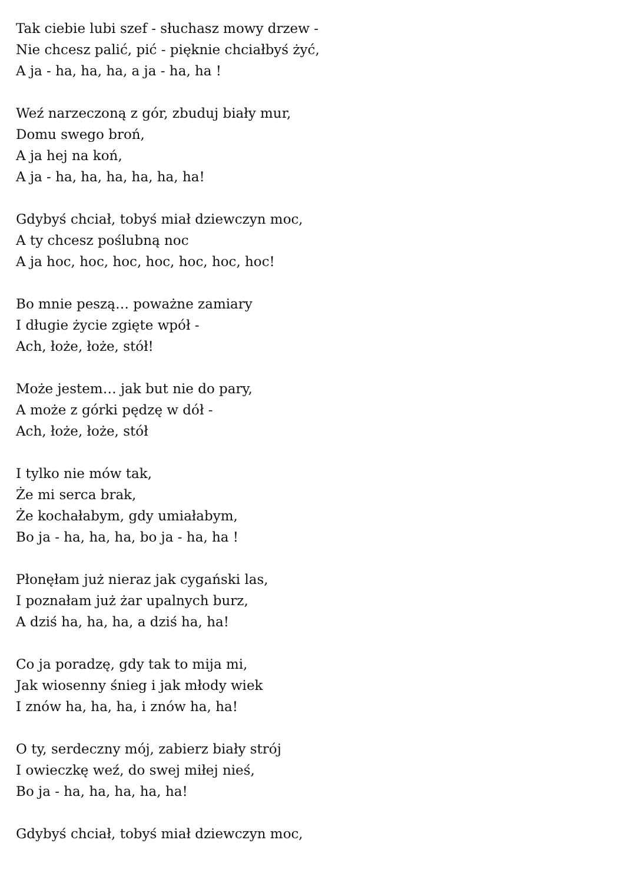Tak ciebie lubi szef - słuchasz mowy drzew -
Nie chcesz palić, pić - pięknie chciałbyś żyć,
A ja - ha, ha, ha, a ja - ha, ha !
Weź narzeczoną z gór, zbuduj biały mur,
Domu swego broń,
A ja hej na koń,
A ja - ha, ha, ha, ha, ha, ha!
Gdybyś chciał, tobyś miał dziewczyn moc,
A ty chcesz poślubną noc
A ja hoc, hoc, hoc, hoc, hoc, hoc, hoc!
Bo mnie peszą… poważne zamiary
I długie życie zgięte wpół -
Ach, łoże, łoże, stół!
Może jestem… jak but nie do pary,
A może z górki pędzę w dół -
Ach, łoże, łoże, stół
I tylko nie mów tak,
Że mi serca brak,
Że kochałabym, gdy umiałabym,
Bo ja - ha, ha, ha, bo ja - ha, ha !
Płonęłam już nieraz jak cygański las,
I poznałam już żar upalnych burz,
A dziś ha, ha, ha, a dziś ha, ha!
Co ja poradzę, gdy tak to mija mi,
Jak wiosenny śnieg i jak młody wiek
I znów ha, ha, ha, i znów ha, ha!
O ty, serdeczny mój, zabierz biały strój
I owieczkę weź, do swej miłej nieś,
Bo ja - ha, ha, ha, ha, ha!
Gdybyś chciał, tobyś miał dziewczyn moc,